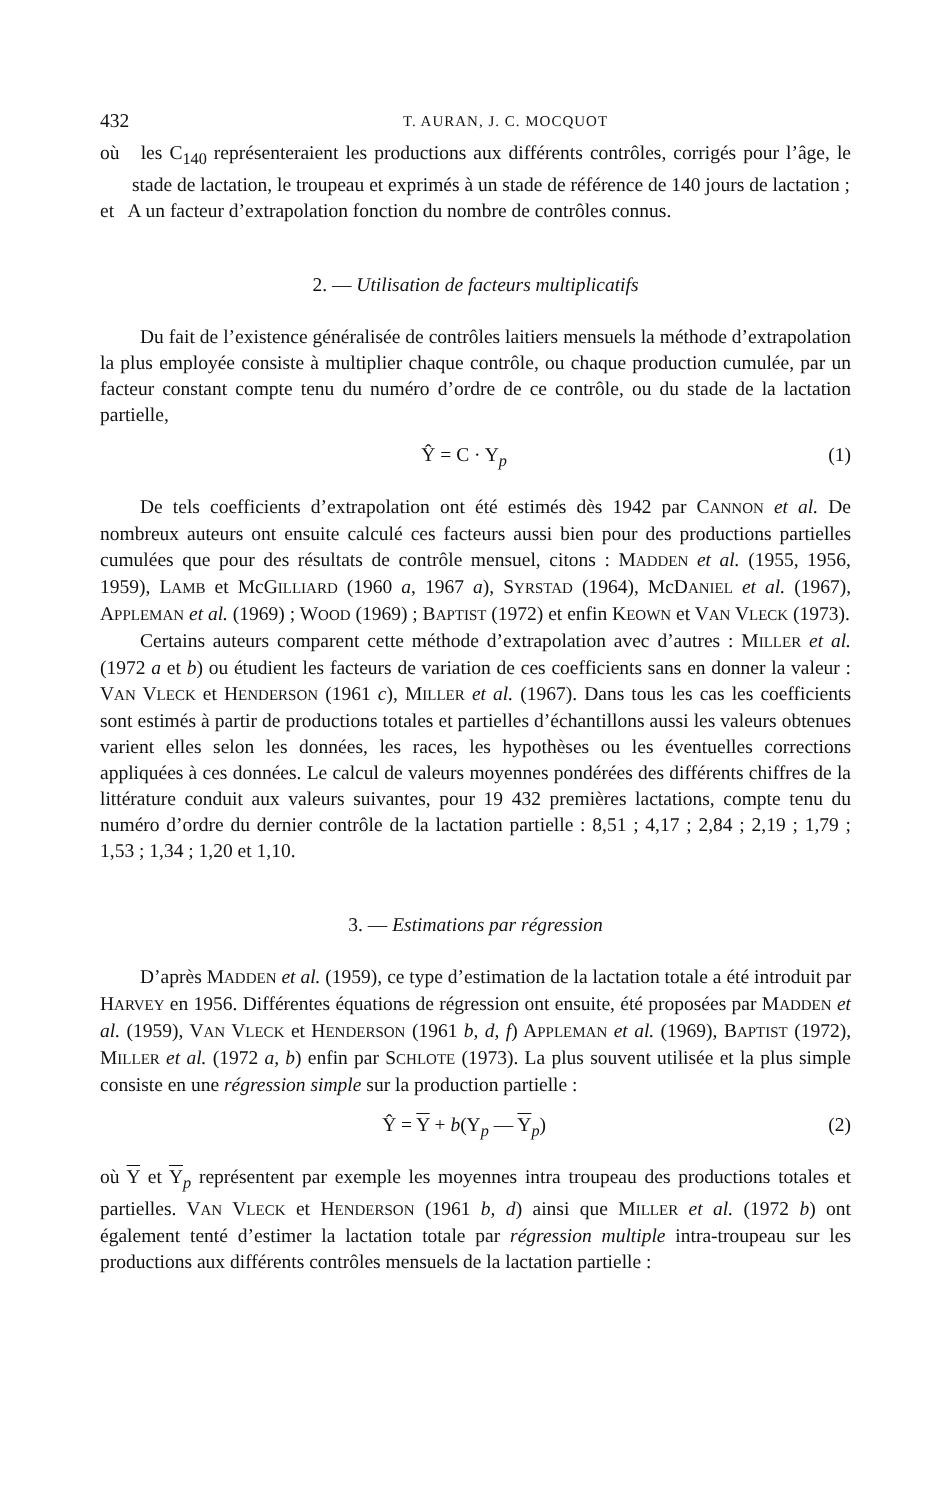432 T. AURAN, J. C. MOCQUOT
où les C<sub>140</sub> représenteraient les productions aux différents contrôles, corrigés pour l’âge, le stade de lactation, le troupeau et exprimés à un stade de référence de 140 jours de lactation ;
et A un facteur d’extrapolation fonction du nombre de contrôles connus.
2. — Utilisation de facteurs multiplicatifs
Du fait de l’existence généralisée de contrôles laitiers mensuels la méthode d’extrapolation la plus employée consiste à multiplier chaque contrôle, ou chaque production cumulée, par un facteur constant compte tenu du numéro d’ordre de ce contrôle, ou du stade de la lactation partielle,
Ŷ = C · Y<sub>p</sub> (1)
De tels coefficients d’extrapolation ont été estimés dès 1942 par CANNON et al. De nombreux auteurs ont ensuite calculé ces facteurs aussi bien pour des productions partielles cumulées que pour des résultats de contrôle mensuel, citons : MADDEN et al. (1955, 1956, 1959), LAMB et McGILLIARD (1960 a, 1967 a), SYRSTAD (1964), McDANIEL et al. (1967), APPLEMAN et al. (1969) ; WOOD (1969) ; BAPTIST (1972) et enfin KEOWN et VAN VLECK (1973).
Certains auteurs comparent cette méthode d’extrapolation avec d’autres : MILLER et al. (1972 a et b) ou étudient les facteurs de variation de ces coefficients sans en donner la valeur : VAN VLECK et HENDERSON (1961 c), MILLER et al. (1967). Dans tous les cas les coefficients sont estimés à partir de productions totales et partielles d’échantillons aussi les valeurs obtenues varient elles selon les données, les races, les hypothèses ou les éventuelles corrections appliquées à ces données. Le calcul de valeurs moyennes pondérées des différents chiffres de la littérature conduit aux valeurs suivantes, pour 19 432 premières lactations, compte tenu du numéro d’ordre du dernier contrôle de la lactation partielle : 8,51 ; 4,17 ; 2,84 ; 2,19 ; 1,79 ; 1,53 ; 1,34 ; 1,20 et 1,10.
3. — Estimations par régression
D’après MADDEN et al. (1959), ce type d’estimation de la lactation totale a été introduit par HARVEY en 1956. Différentes équations de régression ont ensuite, été proposées par MADDEN et al. (1959), VAN VLECK et HENDERSON (1961 b, d, f) APPLEMAN et al. (1969), BAPTIST (1972), MILLER et al. (1972 a, b) enfin par SCHLOTE (1973). La plus souvent utilisée et la plus simple consiste en une régression simple sur la production partielle :
Ŷ = Y + b(Y<sub>p</sub> — Y<sub>p</sub>) (2)
où Y et Y<sub>p</sub> représentent par exemple les moyennes intra troupeau des productions totales et partielles. VAN VLECK et HENDERSON (1961 b, d) ainsi que MILLER et al. (1972 b) ont également tenté d’estimer la lactation totale par régression multiple intra-troupeau sur les productions aux différents contrôles mensuels de la lactation partielle :